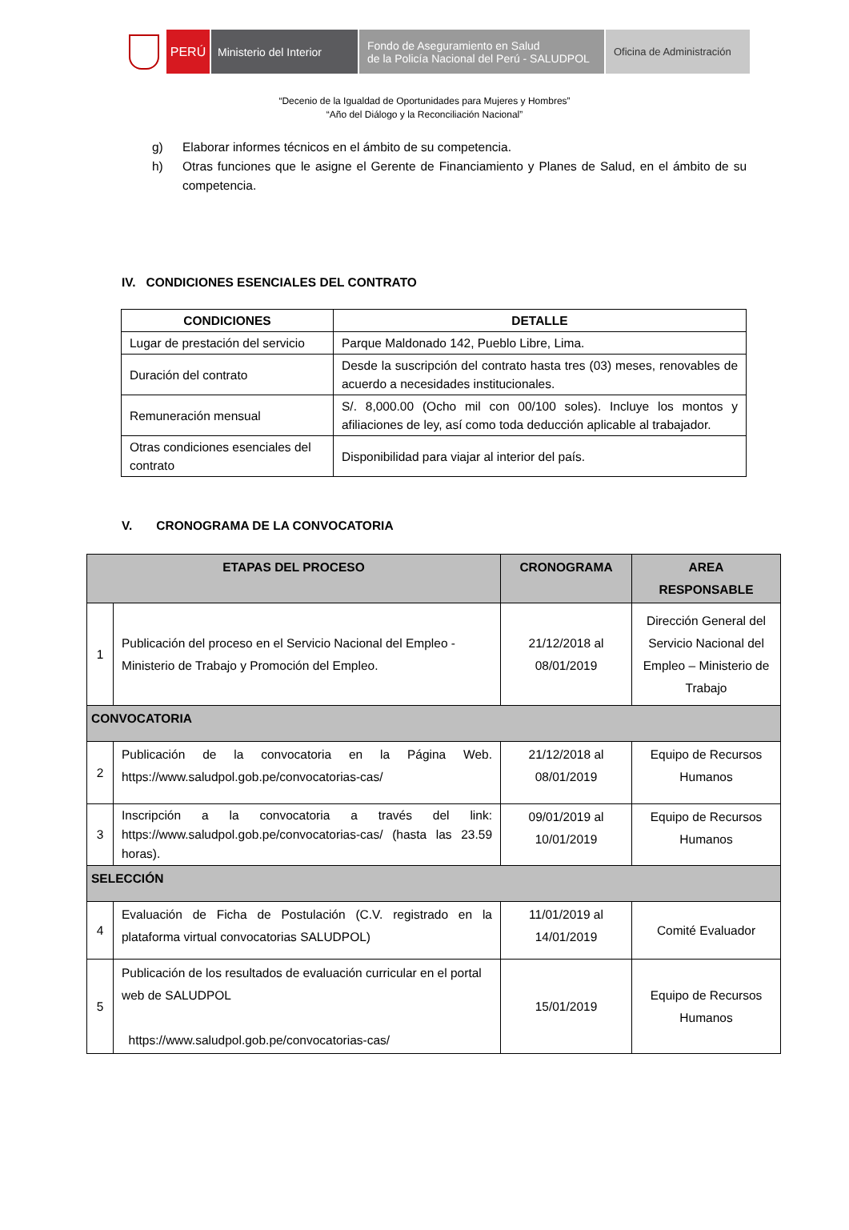PERÚ Ministerio del Interior
Fondo de Aseguramiento en Salud
de la Policía Nacional del Perú - SALUDPOL
Oficina de Administración
“Decenio de la Igualdad de Oportunidades para Mujeres y Hombres”
“Año del Diálogo y la Reconciliación Nacional”
g) Elaborar informes técnicos en el ámbito de su competencia.
h) Otras funciones que le asigne el Gerente de Financiamiento y Planes de Salud, en el ámbito de su competencia.
IV. CONDICIONES ESENCIALES DEL CONTRATO
| CONDICIONES | DETALLE |
| --- | --- |
| Lugar de prestación del servicio | Parque Maldonado 142, Pueblo Libre, Lima. |
| Duración del contrato | Desde la suscripción del contrato hasta tres (03) meses, renovables de acuerdo a necesidades institucionales. |
| Remuneración mensual | S/. 8,000.00 (Ocho mil con 00/100 soles). Incluye los montos y afiliaciones de ley, así como toda deducción aplicable al trabajador. |
| Otras condiciones esenciales del contrato | Disponibilidad para viajar al interior del país. |
V. CRONOGRAMA DE LA CONVOCATORIA
| ETAPAS DEL PROCESO | | CRONOGRAMA | AREA RESPONSABLE |
| --- | --- | --- | --- |
| 1 | Publicación del proceso en el Servicio Nacional del Empleo - Ministerio de Trabajo y Promoción del Empleo. | 21/12/2018 al 08/01/2019 | Dirección General del Servicio Nacional del Empleo – Ministerio de Trabajo |
| CONVOCATORIA | | | |
| 2 | Publicación de la convocatoria en la Página Web. https://www.saludpol.gob.pe/convocatorias-cas/ | 21/12/2018 al 08/01/2019 | Equipo de Recursos Humanos |
| 3 | Inscripción a la convocatoria a través del link: https://www.saludpol.gob.pe/convocatorias-cas/ (hasta las 23.59 horas). | 09/01/2019 al 10/01/2019 | Equipo de Recursos Humanos |
| SELECCIÓN | | | |
| 4 | Evaluación de Ficha de Postulación (C.V. registrado en la plataforma virtual convocatorias SALUDPOL) | 11/01/2019 al 14/01/2019 | Comité Evaluador |
| 5 | Publicación de los resultados de evaluación curricular en el portal web de SALUDPOL https://www.saludpol.gob.pe/convocatorias-cas/ | 15/01/2019 | Equipo de Recursos Humanos |